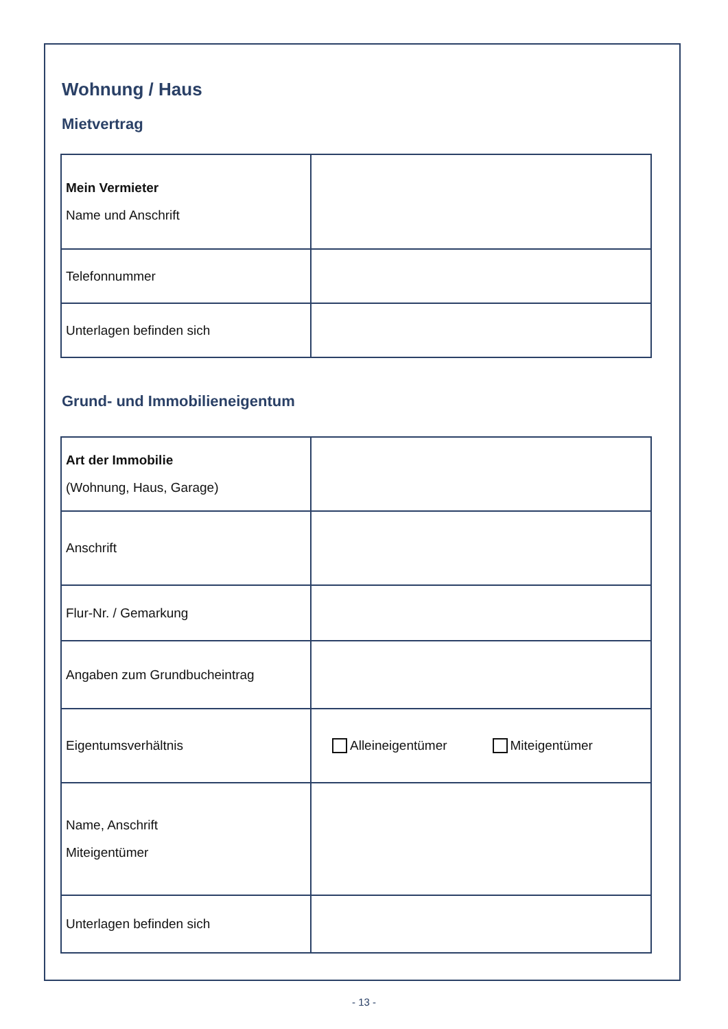Wohnung / Haus
Mietvertrag
| Mein Vermieter Name und Anschrift | |
| Telefonnummer | |
| Unterlagen befinden sich | |
Grund- und Immobilieneigentum
| Art der Immobilie (Wohnung, Haus, Garage) | |
| Anschrift | |
| Flur-Nr. / Gemarkung | |
| Angaben zum Grundbucheintrag | |
| Eigentumsverhältnis | Alleineigentümer Miteigentümer |
| Name, Anschrift Miteigentümer | |
| Unterlagen befinden sich | |
- 13 -